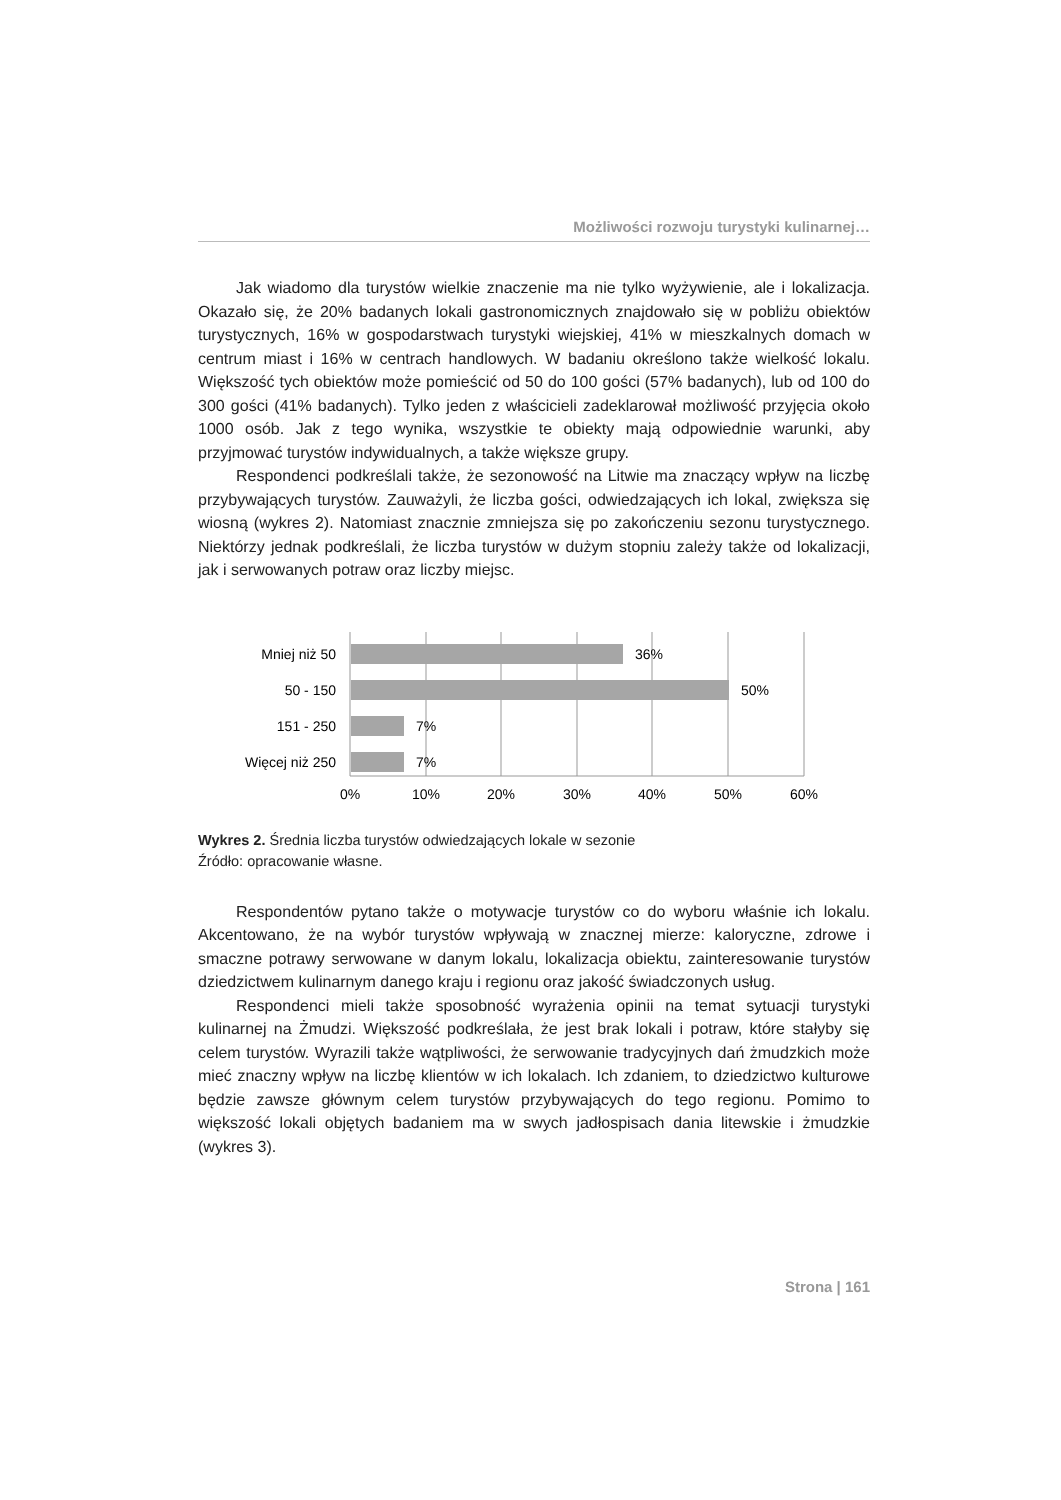Możliwości rozwoju turystyki kulinarnej…
Jak wiadomo dla turystów wielkie znaczenie ma nie tylko wyżywienie, ale i lokalizacja. Okazało się, że 20% badanych lokali gastronomicznych znajdowało się w pobliżu obiektów turystycznych, 16% w gospodarstwach turystyki wiejskiej, 41% w mieszkalnych domach w centrum miast i 16% w centrach handlowych. W badaniu określono także wielkość lokalu. Większość tych obiektów może pomieścić od 50 do 100 gości (57% badanych), lub od 100 do 300 gości (41% badanych). Tylko jeden z właścicieli zadeklarował możliwość przyjęcia około 1000 osób. Jak z tego wynika, wszystkie te obiekty mają odpowiednie warunki, aby przyjmować turystów indywidualnych, a także większe grupy.
Respondenci podkreślali także, że sezonowość na Litwie ma znaczący wpływ na liczbę przybywających turystów. Zauważyli, że liczba gości, odwiedzających ich lokal, zwiększa się wiosną (wykres 2). Natomiast znacznie zmniejsza się po zakończeniu sezonu turystycznego. Niektórzy jednak podkreślali, że liczba turystów w dużym stopniu zależy także od lokalizacji, jak i serwowanych potraw oraz liczby miejsc.
Mniej niż 50
50 - 150
151 - 250
Więcej niż 250
36%
50%
7%
7%
0%
10%
20%
30%
40%
50%
60%
Wykres 2. Średnia liczba turystów odwiedzających lokale w sezonie
Źródło: opracowanie własne.
Respondentów pytano także o motywacje turystów co do wyboru właśnie ich lokalu. Akcentowano, że na wybór turystów wpływają w znacznej mierze: kaloryczne, zdrowe i smaczne potrawy serwowane w danym lokalu, lokalizacja obiektu, zainteresowanie turystów dziedzictwem kulinarnym danego kraju i regionu oraz jakość świadczonych usług.
Respondenci mieli także sposobność wyrażenia opinii na temat sytuacji turystyki kulinarnej na Żmudzi. Większość podkreślała, że jest brak lokali i potraw, które stałyby się celem turystów. Wyrazili także wątpliwości, że serwowanie tradycyjnych dań żmudzkich może mieć znaczny wpływ na liczbę klientów w ich lokalach. Ich zdaniem, to dziedzictwo kulturowe będzie zawsze głównym celem turystów przybywających do tego regionu. Pomimo to większość lokali objętych badaniem ma w swych jadłospisach dania litewskie i żmudzkie (wykres 3).
Strona | 161